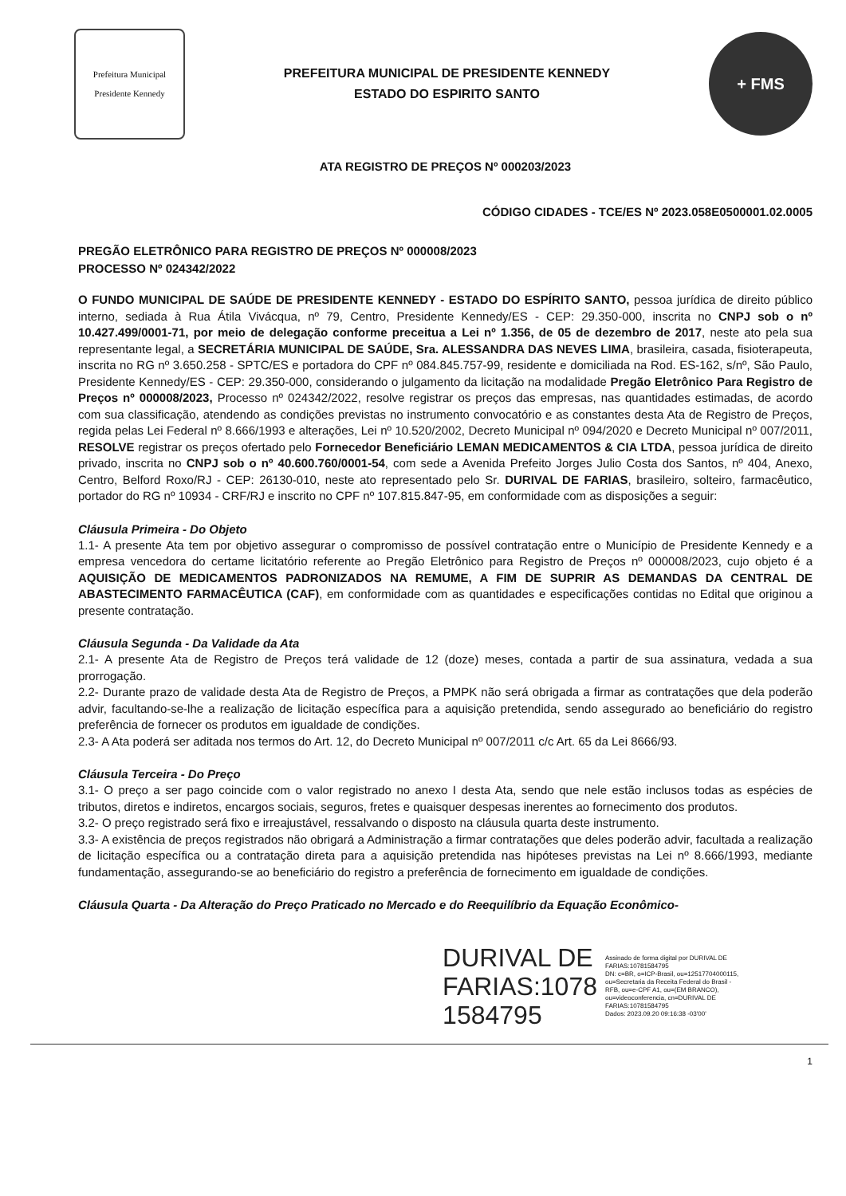Prefeitura Municipal
Presidente Kennedy
PREFEITURA MUNICIPAL DE PRESIDENTE KENNEDY
ESTADO DO ESPIRITO SANTO
+ FMS
ATA REGISTRO DE PREÇOS Nº 000203/2023
CÓDIGO CIDADES - TCE/ES Nº 2023.058E0500001.02.0005
PREGÃO ELETRÔNICO PARA REGISTRO DE PREÇOS Nº 000008/2023
PROCESSO Nº 024342/2022
O FUNDO MUNICIPAL DE SAÚDE DE PRESIDENTE KENNEDY - ESTADO DO ESPÍRITO SANTO, pessoa jurídica de direito público interno, sediada à Rua Átila Vivácqua, nº 79, Centro, Presidente Kennedy/ES - CEP: 29.350-000, inscrita no CNPJ sob o nº 10.427.499/0001-71, por meio de delegação conforme preceitua a Lei nº 1.356, de 05 de dezembro de 2017, neste ato pela sua representante legal, a SECRETÁRIA MUNICIPAL DE SAÚDE, Sra. ALESSANDRA DAS NEVES LIMA, brasileira, casada, fisioterapeuta, inscrita no RG nº 3.650.258 - SPTC/ES e portadora do CPF nº 084.845.757-99, residente e domiciliada na Rod. ES-162, s/nº, São Paulo, Presidente Kennedy/ES - CEP: 29.350-000, considerando o julgamento da licitação na modalidade Pregão Eletrônico Para Registro de Preços nº 000008/2023, Processo nº 024342/2022, resolve registrar os preços das empresas, nas quantidades estimadas, de acordo com sua classificação, atendendo as condições previstas no instrumento convocatório e as constantes desta Ata de Registro de Preços, regida pelas Lei Federal nº 8.666/1993 e alterações, Lei nº 10.520/2002, Decreto Municipal nº 094/2020 e Decreto Municipal nº 007/2011, RESOLVE registrar os preços ofertado pelo Fornecedor Beneficiário LEMAN MEDICAMENTOS & CIA LTDA, pessoa jurídica de direito privado, inscrita no CNPJ sob o nº 40.600.760/0001-54, com sede a Avenida Prefeito Jorges Julio Costa dos Santos, nº 404, Anexo, Centro, Belford Roxo/RJ - CEP: 26130-010, neste ato representado pelo Sr. DURIVAL DE FARIAS, brasileiro, solteiro, farmacêutico, portador do RG nº 10934 - CRF/RJ e inscrito no CPF nº 107.815.847-95, em conformidade com as disposições a seguir:
Cláusula Primeira - Do Objeto
1.1- A presente Ata tem por objetivo assegurar o compromisso de possível contratação entre o Município de Presidente Kennedy e a empresa vencedora do certame licitatório referente ao Pregão Eletrônico para Registro de Preços nº 000008/2023, cujo objeto é a AQUISIÇÃO DE MEDICAMENTOS PADRONIZADOS NA REMUME, A FIM DE SUPRIR AS DEMANDAS DA CENTRAL DE ABASTECIMENTO FARMACÊUTICA (CAF), em conformidade com as quantidades e especificações contidas no Edital que originou a presente contratação.
Cláusula Segunda - Da Validade da Ata
2.1- A presente Ata de Registro de Preços terá validade de 12 (doze) meses, contada a partir de sua assinatura, vedada a sua prorrogação.
2.2- Durante prazo de validade desta Ata de Registro de Preços, a PMPK não será obrigada a firmar as contratações que dela poderão advir, facultando-se-lhe a realização de licitação específica para a aquisição pretendida, sendo assegurado ao beneficiário do registro preferência de fornecer os produtos em igualdade de condições.
2.3- A Ata poderá ser aditada nos termos do Art. 12, do Decreto Municipal nº 007/2011 c/c Art. 65 da Lei 8666/93.
Cláusula Terceira - Do Preço
3.1- O preço a ser pago coincide com o valor registrado no anexo I desta Ata, sendo que nele estão inclusos todas as espécies de tributos, diretos e indiretos, encargos sociais, seguros, fretes e quaisquer despesas inerentes ao fornecimento dos produtos.
3.2- O preço registrado será fixo e irreajustável, ressalvando o disposto na cláusula quarta deste instrumento.
3.3- A existência de preços registrados não obrigará a Administração a firmar contratações que deles poderão advir, facultada a realização de licitação específica ou a contratação direta para a aquisição pretendida nas hipóteses previstas na Lei nº 8.666/1993, mediante fundamentação, assegurando-se ao beneficiário do registro a preferência de fornecimento em igualdade de condições.
Cláusula Quarta - Da Alteração do Preço Praticado no Mercado e do Reequilíbrio da Equação Econômico-
DURIVAL DE
FARIAS:1078
1584795
Assinado de forma digital por DURIVAL DE FARIAS:10781584795
DN: c=BR, o=ICP-Brasil, ou=12517704000115, ou=Secretaria da Receita Federal do Brasil - RFB, ou=e-CPF A1, ou=(EM BRANCO), ou=videoconferencia, cn=DURIVAL DE FARIAS:10781584795
Dados: 2023.09.20 09:16:38 -03'00'
1